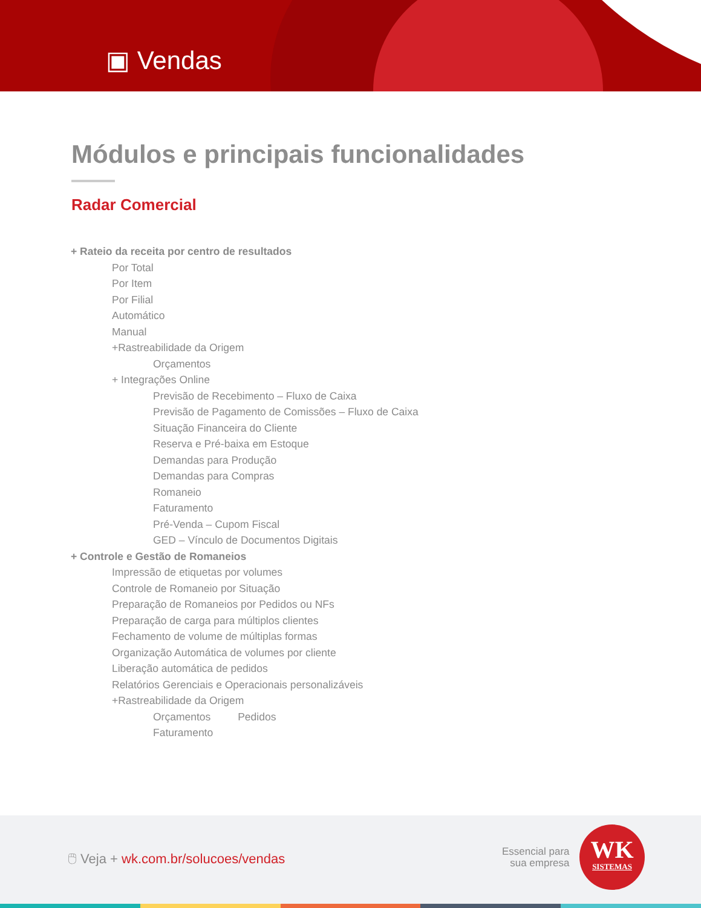▣ Vendas
Módulos e principais funcionalidades
Radar Comercial
+ Rateio da receita por centro de resultados
Por Total
Por Item
Por Filial
Automático
Manual
+Rastreabilidade da Origem
Orçamentos
+ Integrações Online
Previsão de Recebimento – Fluxo de Caixa
Previsão de Pagamento de Comissões – Fluxo de Caixa
Situação Financeira do Cliente
Reserva e Pré-baixa em Estoque
Demandas para Produção
Demandas para Compras
Romaneio
Faturamento
Pré-Venda – Cupom Fiscal
GED – Vínculo de Documentos Digitais
+ Controle e Gestão de Romaneios
Impressão de etiquetas por volumes
Controle de Romaneio por Situação
Preparação de Romaneios por Pedidos ou NFs
Preparação de carga para múltiplos clientes
Fechamento de volume de múltiplas formas
Organização Automática de volumes por cliente
Liberação automática de pedidos
Relatórios Gerenciais e Operacionais personalizáveis
+Rastreabilidade da Origem
Orçamentos Pedidos
Faturamento
🖱 Veja + wk.com.br/solucoes/vendas
Essencial para
sua empresa
WK
SISTEMAS